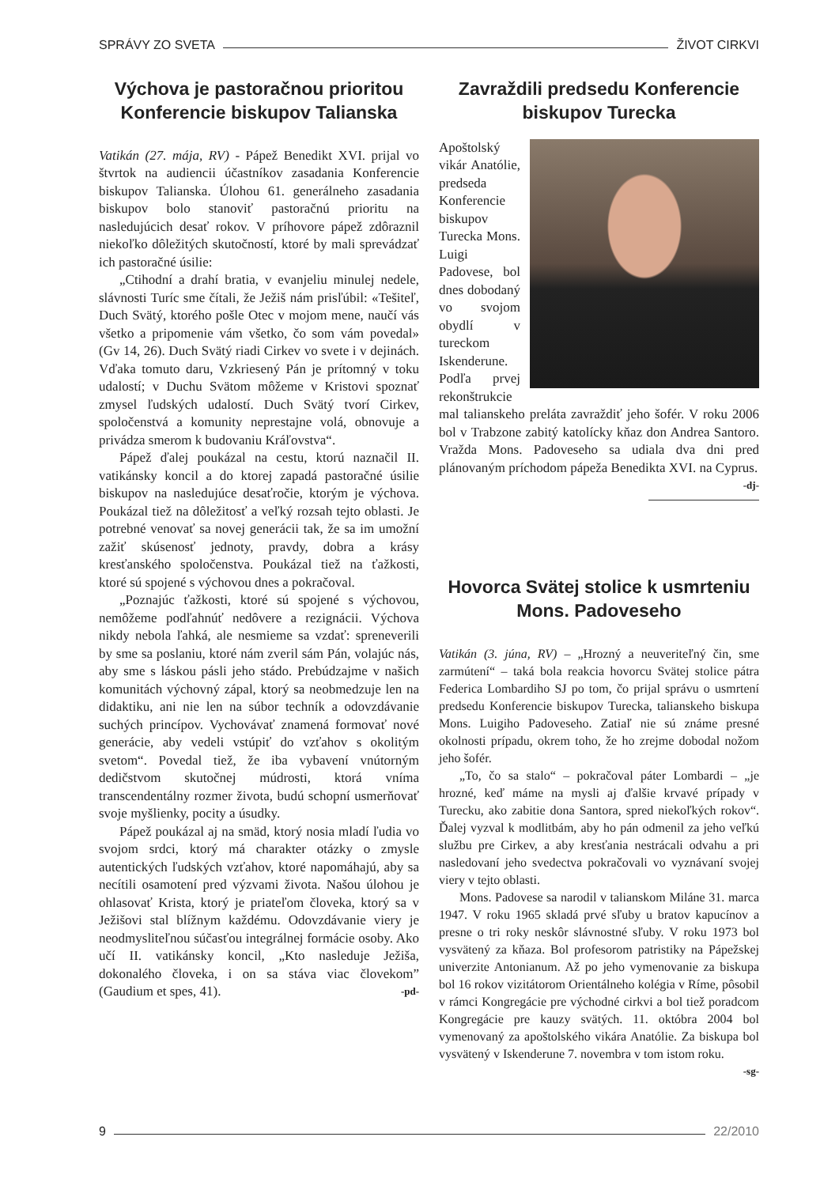SPRÁVY ZO SVETA ŽIVOT CIRKVI
Výchova je pastoračnou prioritou Konferencie biskupov Talianska
Vatikán (27. mája, RV) - Pápež Benedikt XVI. prijal vo štvrtok na audiencii účastníkov zasadania Konferencie biskupov Talianska. Úlohou 61. generálneho zasadania biskupov bolo stanoviť pastoračnú prioritu na nasledujúcich desať rokov. V príhovore pápež zdôraznil niekoľko dôležitých skutočností, ktoré by mali sprevádzať ich pastoračné úsilie:
„Ctihodní a drahí bratia, v evanjeliu minulej nedele, slávnosti Turíc sme čítali, že Ježiš nám prisľúbil: «Tešiteľ, Duch Svätý, ktorého pošle Otec v mojom mene, naučí vás všetko a pripomenie vám všetko, čo som vám povedal» (Gv 14, 26). Duch Svätý riadi Cirkev vo svete i v dejinách. Vďaka tomuto daru, Vzkriesený Pán je prítomný v toku udalostí; v Duchu Svätom môžeme v Kristovi spoznať zmysel ľudských udalostí. Duch Svätý tvorí Cirkev, spoločenstvá a komunity neprestajne volá, obnovuje a privádza smerom k budovaniu Kráľovstva“.
Pápež ďalej poukázal na cestu, ktorú naznačil II. vatikánsky koncil a do ktorej zapadá pastoračné úsilie biskupov na nasledujúce desaťročie, ktorým je výchova. Poukázal tiež na dôležitosť a veľký rozsah tejto oblasti. Je potrebné venovať sa novej generácii tak, že sa im umožní zažiť skúsenosť jednoty, pravdy, dobra a krásy kresťanského spoločenstva. Poukázal tiež na ťažkosti, ktoré sú spojené s výchovou dnes a pokračoval.
„Poznajúc ťažkosti, ktoré sú spojené s výchovou, nemôžeme podľahnúť nedôvere a rezignácii. Výchova nikdy nebola ľahká, ale nesmieme sa vzdať: spreneverili by sme sa poslaniu, ktoré nám zveril sám Pán, volajúc nás, aby sme s láskou pásli jeho stádo. Prebúdzajme v našich komunitách výchovný zápal, ktorý sa neobmedzuje len na didaktiku, ani nie len na súbor techník a odovzdávanie suchých princípov. Vychovávať znamená formovať nové generácie, aby vedeli vstúpiť do vzťahov s okolitým svetom“. Povedal tiež, že iba vybavení vnútorným dedičstvom skutočnej múdrosti, ktorá vníma transcendentálny rozmer života, budú schopní usmerňovať svoje myšlienky, pocity a úsudky.
Pápež poukázal aj na smäd, ktorý nosia mladí ľudia vo svojom srdci, ktorý má charakter otázky o zmysle autentických ľudských vzťahov, ktoré napomáhajú, aby sa necítili osamotení pred výzvami života. Našou úlohou je ohlasovať Krista, ktorý je priateľom človeka, ktorý sa v Ježišovi stal blížnym každému. Odovzdávanie viery je neodmysliteľnou súčasťou integrálnej formácie osoby. Ako učí II. vatikánsky koncil, „Kto nasleduje Ježiša, dokonalého človeka, i on sa stáva viac človekom” (Gaudium et spes, 41). -pd-
Zavraždili predsedu Konferencie biskupov Turecka
Apoštolský vikár Anatólie, predseda Konferencie biskupov Turecka Mons. Luigi Padovese, bol dnes dobodaný vo svojom obydlí v tureckom Iskenderune. Podľa prvej rekonštrukcie mal talianskeho preláta zavraždiť jeho šofér. V roku 2006 bol v Trabzone zabitý katolícky kňaz don Andrea Santoro. Vražda Mons. Padoveseho sa udiala dva dni pred plánovaným príchodom pápeža Benedikta XVI. na Cyprus. -dj-
Hovorca Svätej stolice k usmrteniu Mons. Padoveseho
Vatikán (3. júna, RV) – „Hrozný a neuveriteľný čin, sme zarmútení“ – taká bola reakcia hovorcu Svätej stolice pátra Federica Lombardiho SJ po tom, čo prijal správu o usmrtení predsedu Konferencie biskupov Turecka, talianskeho biskupa Mons. Luigiho Padoveseho. Zatiaľ nie sú známe presné okolnosti prípadu, okrem toho, že ho zrejme dobodal nožom jeho šofér.
„To, čo sa stalo“ – pokračoval páter Lombardi – „je hrozné, keď máme na mysli aj ďalšie krvavé prípady v Turecku, ako zabitie dona Santora, spred niekoľkých rokov“. Ďalej vyzval k modlitbám, aby ho pán odmenil za jeho veľkú službu pre Cirkev, a aby kresťania nestrácali odvahu a pri nasledovaní jeho svedectva pokračovali vo vyznávaní svojej viery v tejto oblasti.
Mons. Padovese sa narodil v talianskom Miláne 31. marca 1947. V roku 1965 skladá prvé sľuby u bratov kapucínov a presne o tri roky neskôr slávnostné sľuby. V roku 1973 bol vysvätený za kňaza. Bol profesorom patristiky na Pápežskej univerzite Antonianum. Až po jeho vymenovanie za biskupa bol 16 rokov vizitátorom Orientálneho kolégia v Ríme, pôsobil v rámci Kongregácie pre východné cirkvi a bol tiež poradcom Kongregácie pre kauzy svätých. 11. októbra 2004 bol vymenovaný za apoštolského vikára Anatólie. Za biskupa bol vysvätený v Iskenderune 7. novembra v tom istom roku. -sg-
9 22/2010